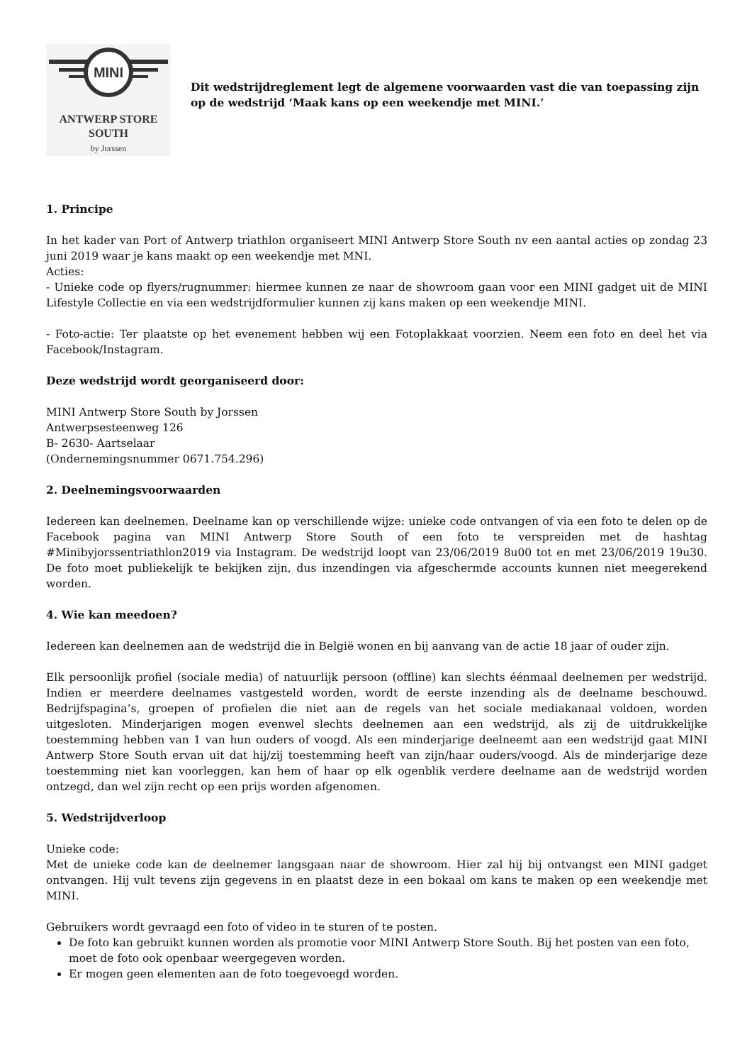MINI
ANTWERP STORE
SOUTH
by Jorssen
Dit wedstrijdreglement legt de algemene voorwaarden vast die van toepassing zijn op de wedstrijd ‘Maak kans op een weekendje met MINI.’
1. Principe
In het kader van Port of Antwerp triathlon organiseert MINI Antwerp Store South nv een aantal acties op zondag 23 juni 2019 waar je kans maakt op een weekendje met MNI.
Acties:
- Unieke code op flyers/rugnummer: hiermee kunnen ze naar de showroom gaan voor een MINI gadget uit de MINI Lifestyle Collectie en via een wedstrijdformulier kunnen zij kans maken op een weekendje MINI.
- Foto-actie: Ter plaatste op het evenement hebben wij een Fotoplakkaat voorzien. Neem een foto en deel het via Facebook/Instagram.
Deze wedstrijd wordt georganiseerd door:
MINI Antwerp Store South by Jorssen
Antwerpsesteenweg 126
B- 2630- Aartselaar
(Ondernemingsnummer 0671.754.296)
2. Deelnemingsvoorwaarden
Iedereen kan deelnemen. Deelname kan op verschillende wijze: unieke code ontvangen of via een foto te delen op de Facebook pagina van MINI Antwerp Store South of een foto te verspreiden met de hashtag #Minibyjorssentriathlon2019 via Instagram. De wedstrijd loopt van 23/06/2019 8u00 tot en met 23/06/2019 19u30. De foto moet publiekelijk te bekijken zijn, dus inzendingen via afgeschermde accounts kunnen niet meegerekend worden.
4. Wie kan meedoen?
Iedereen kan deelnemen aan de wedstrijd die in België wonen en bij aanvang van de actie 18 jaar of ouder zijn.
Elk persoonlijk profiel (sociale media) of natuurlijk persoon (offline) kan slechts éénmaal deelnemen per wedstrijd. Indien er meerdere deelnames vastgesteld worden, wordt de eerste inzending als de deelname beschouwd. Bedrijfspagina’s, groepen of profielen die niet aan de regels van het sociale mediakanaal voldoen, worden uitgesloten. Minderjarigen mogen evenwel slechts deelnemen aan een wedstrijd, als zij de uitdrukkelijke toestemming hebben van 1 van hun ouders of voogd. Als een minderjarige deelneemt aan een wedstrijd gaat MINI Antwerp Store South ervan uit dat hij/zij toestemming heeft van zijn/haar ouders/voogd. Als de minderjarige deze toestemming niet kan voorleggen, kan hem of haar op elk ogenblik verdere deelname aan de wedstrijd worden ontzegd, dan wel zijn recht op een prijs worden afgenomen.
5. Wedstrijdverloop
Unieke code:
Met de unieke code kan de deelnemer langsgaan naar de showroom. Hier zal hij bij ontvangst een MINI gadget ontvangen. Hij vult tevens zijn gegevens in en plaatst deze in een bokaal om kans te maken op een weekendje met MINI.
Gebruikers wordt gevraagd een foto of video in te sturen of te posten.
De foto kan gebruikt kunnen worden als promotie voor MINI Antwerp Store South. Bij het posten van een foto, moet de foto ook openbaar weergegeven worden.
Er mogen geen elementen aan de foto toegevoegd worden.